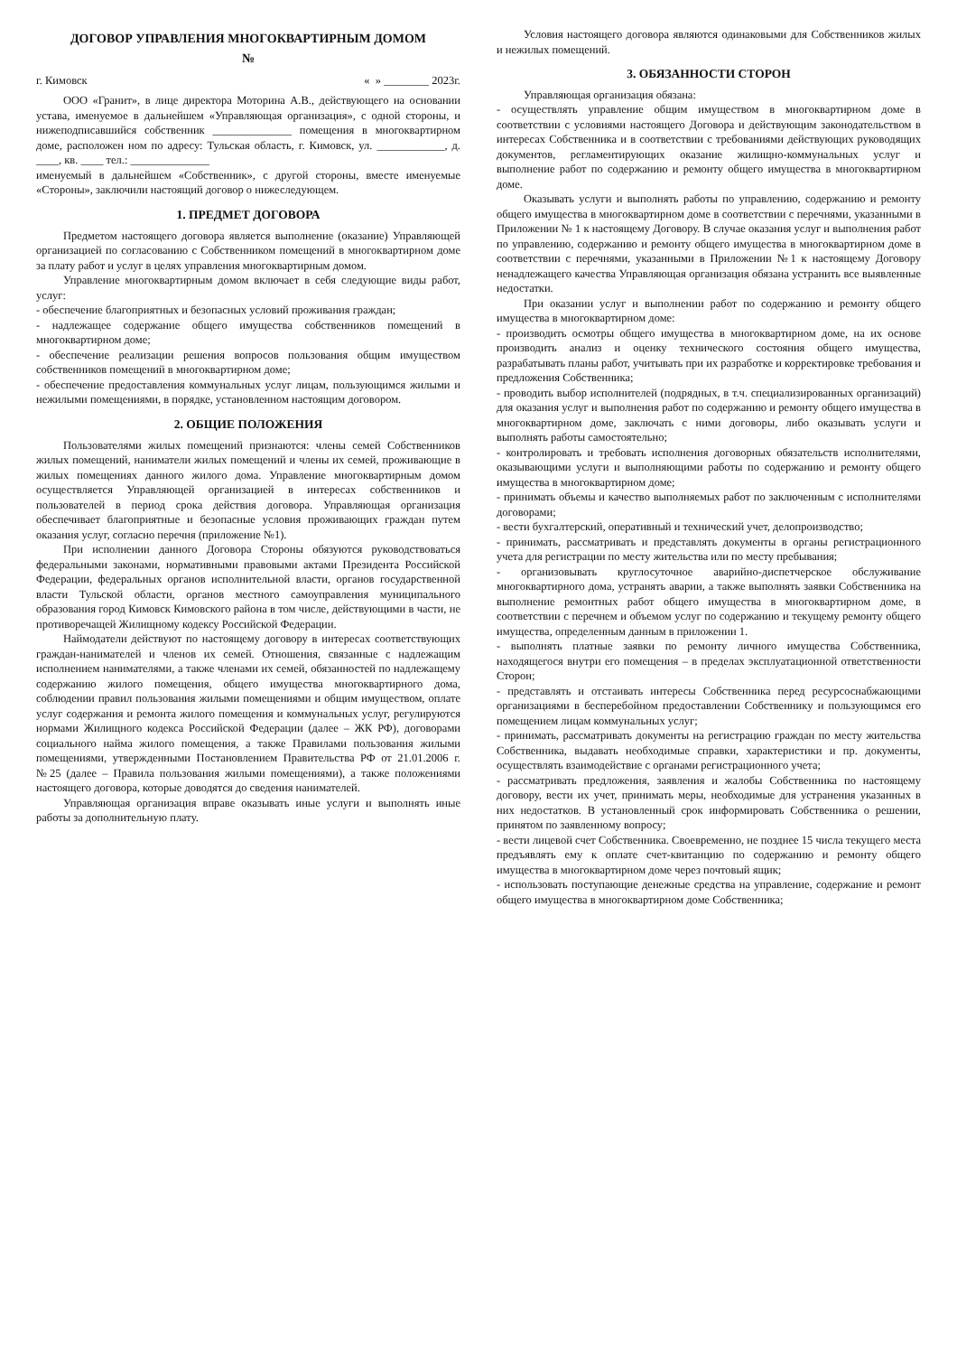ДОГОВОР УПРАВЛЕНИЯ МНОГОКВАРТИРНЫМ ДОМОМ
№
г. Кимовск « » ________ 2023г.
ООО «Гранит», в лице директора Моторина А.В., действующего на основании устава, именуемое в дальнейшем «Управляющая организация», с одной стороны, и нижеподписавшийся собственник ______________ помещения в многоквартирном доме, расположен ном по адресу: Тульская область, г. Кимовск, ул. ____________, д. ____, кв. ____ тел.: ______________
именуемый в дальнейшем «Собственник», с другой стороны, вместе именуемые «Стороны», заключили настоящий договор о нижеследующем.
1. ПРЕДМЕТ ДОГОВОРА
Предметом настоящего договора является выполнение (оказание) Управляющей организацией по согласованию с Собственником помещений в многоквартирном доме за плату работ и услуг в целях управления многоквартирным домом.
Управление многоквартирным домом включает в себя следующие виды работ, услуг:
- обеспечение благоприятных и безопасных условий проживания граждан;
- надлежащее содержание общего имущества собственников помещений в многоквартирном доме;
- обеспечение реализации решения вопросов пользования общим имуществом собственников помещений в многоквартирном доме;
- обеспечение предоставления коммунальных услуг лицам, пользующимся жилыми и нежилыми помещениями, в порядке, установленном настоящим договором.
2. ОБЩИЕ ПОЛОЖЕНИЯ
Пользователями жилых помещений признаются: члены семей Собственников жилых помещений, наниматели жилых помещений и члены их семей, проживающие в жилых помещениях данного жилого дома. Управление многоквартирным домом осуществляется Управляющей организацией в интересах собственников и пользователей в период срока действия договора. Управляющая организация обеспечивает благоприятные и безопасные условия проживающих граждан путем оказания услуг, согласно перечня (приложение №1).
При исполнении данного Договора Стороны обязуются руководствоваться федеральными законами, нормативными правовыми актами Президента Российской Федерации, федеральных органов исполнительной власти, органов государственной власти Тульской области, органов местного самоуправления муниципального образования город Кимовск Кимовского района в том числе, действующими в части, не противоречащей Жилищному кодексу Российской Федерации.
Наймодатели действуют по настоящему договору в интересах соответствующих граждан-нанимателей и членов их семей. Отношения, связанные с надлежащим исполнением нанимателями, а также членами их семей, обязанностей по надлежащему содержанию жилого помещения, общего имущества многоквартирного дома, соблюдении правил пользования жилыми помещениями и общим имуществом, оплате услуг содержания и ремонта жилого помещения и коммунальных услуг, регулируются нормами Жилищного кодекса Российской Федерации (далее – ЖК РФ), договорами социального найма жилого помещения, а также Правилами пользования жилыми помещениями, утвержденными Постановлением Правительства РФ от 21.01.2006 г. №25 (далее – Правила пользования жилыми помещениями), а также положениями настоящего договора, которые доводятся до сведения нанимателей.
Управляющая организация вправе оказывать иные услуги и выполнять иные работы за дополнительную плату.
Условия настоящего договора являются одинаковыми для Собственников жилых и нежилых помещений.
3. ОБЯЗАННОСТИ СТОРОН
Управляющая организация обязана:
- осуществлять управление общим имуществом в многоквартирном доме в соответствии с условиями настоящего Договора и действующим законодательством в интересах Собственника и в соответствии с требованиями действующих руководящих документов, регламентирующих оказание жилищно-коммунальных услуг и выполнение работ по содержанию и ремонту общего имущества в многоквартирном доме.
Оказывать услуги и выполнять работы по управлению, содержанию и ремонту общего имущества в многоквартирном доме в соответствии с перечнями, указанными в Приложении № 1 к настоящему Договору. В случае оказания услуг и выполнения работ по управлению, содержанию и ремонту общего имущества в многоквартирном доме в соответствии с перечнями, указанными в Приложении №1 к настоящему Договору ненадлежащего качества Управляющая организация обязана устранить все выявленные недостатки.
При оказании услуг и выполнении работ по содержанию и ремонту общего имущества в многоквартирном доме:
- производить осмотры общего имущества в многоквартирном доме, на их основе производить анализ и оценку технического состояния общего имущества, разрабатывать планы работ, учитывать при их разработке и корректировке требования и предложения Собственника;
- проводить выбор исполнителей (подрядных, в т.ч. специализированных организаций) для оказания услуг и выполнения работ по содержанию и ремонту общего имущества в многоквартирном доме, заключать с ними договоры, либо оказывать услуги и выполнять работы самостоятельно;
- контролировать и требовать исполнения договорных обязательств исполнителями, оказывающими услуги и выполняющими работы по содержанию и ремонту общего имущества в многоквартирном доме;
- принимать объемы и качество выполняемых работ по заключенным с исполнителями договорами;
- вести бухгалтерский, оперативный и технический учет, делопроизводство;
- принимать, рассматривать и представлять документы в органы регистрационного учета для регистрации по месту жительства или по месту пребывания;
- организовывать круглосуточное аварийно-диспетчерское обслуживание многоквартирного дома, устранять аварии, а также выполнять заявки Собственника на выполнение ремонтных работ общего имущества в многоквартирном доме, в соответствии с перечнем и объемом услуг по содержанию и текущему ремонту общего имущества, определенным данным в приложении 1.
- выполнять платные заявки по ремонту личного имущества Собственника, находящегося внутри его помещения – в пределах эксплуатационной ответственности Сторон;
- представлять и отстаивать интересы Собственника перед ресурсоснабжающими организациями в бесперебойном предоставлении Собственнику и пользующимся его помещением лицам коммунальных услуг;
- принимать, рассматривать документы на регистрацию граждан по месту жительства Собственника, выдавать необходимые справки, характеристики и пр. документы, осуществлять взаимодействие с органами регистрационного учета;
- рассматривать предложения, заявления и жалобы Собственника по настоящему договору, вести их учет, принимать меры, необходимые для устранения указанных в них недостатков. В установленный срок информировать Собственника о решении, принятом по заявленному вопросу;
- вести лицевой счет Собственника. Своевременно, не позднее 15 числа текущего места предъявлять ему к оплате счет-квитанцию по содержанию и ремонту общего имущества в многоквартирном доме через почтовый ящик;
- использовать поступающие денежные средства на управление, содержание и ремонт общего имущества в многоквартирном доме Собственника;